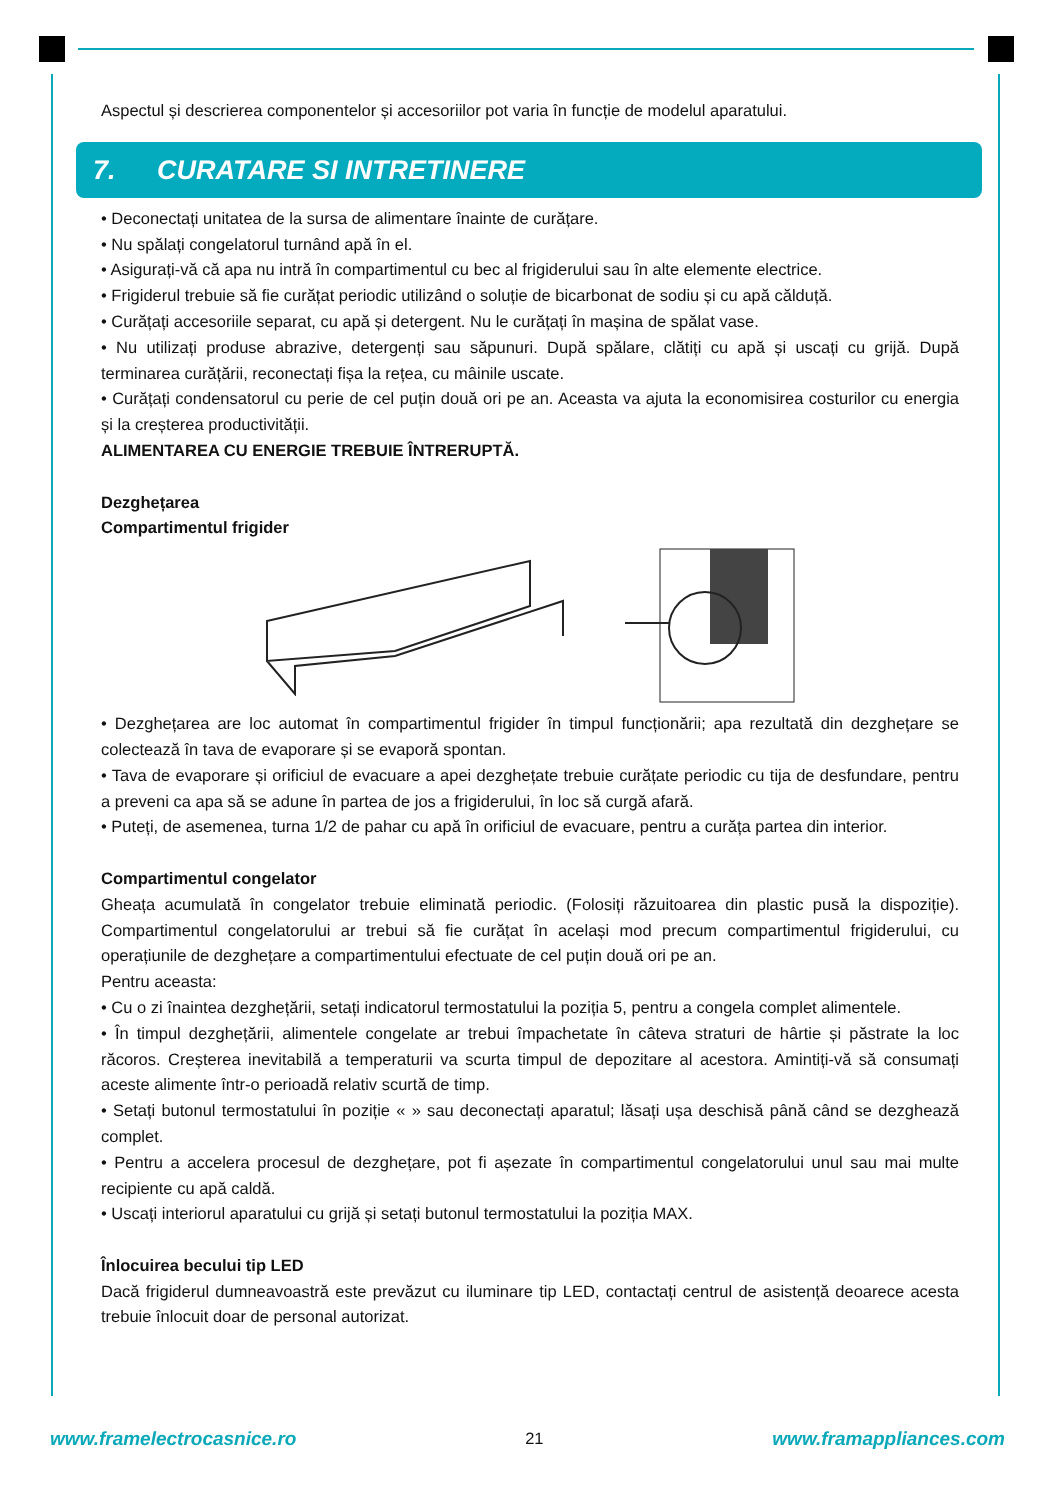Aspectul și descrierea componentelor și accesoriilor pot varia în funcție de modelul aparatului.
7. CURATARE SI INTRETINERE
• Deconectați unitatea de la sursa de alimentare înainte de curățare.
• Nu spălați congelatorul turnând apă în el.
• Asigurați-vă că apa nu intră în compartimentul cu bec al frigiderului sau în alte elemente electrice.
• Frigiderul trebuie să fie curățat periodic utilizând o soluție de bicarbonat de sodiu și cu apă călduță.
• Curățați accesoriile separat, cu apă și detergent. Nu le curățați în mașina de spălat vase.
• Nu utilizați produse abrazive, detergenți sau săpunuri. După spălare, clătiți cu apă și uscați cu grijă. După terminarea curățării, reconectați fișa la rețea, cu mâinile uscate.
• Curățați condensatorul cu perie de cel puțin două ori pe an. Aceasta va ajuta la economisirea costurilor cu energia și la creșterea productivității.
ALIMENTAREA CU ENERGIE TREBUIE ÎNTRERUPTĂ.
Dezghețarea
Compartimentul frigider
• Dezghețarea are loc automat în compartimentul frigider în timpul funcționării; apa rezultată din dezghețare se colectează în tava de evaporare și se evaporă spontan.
• Tava de evaporare și orificiul de evacuare a apei dezghețate trebuie curățate periodic cu tija de desfundare, pentru a preveni ca apa să se adune în partea de jos a frigiderului, în loc să curgă afară.
• Puteți, de asemenea, turna 1/2 de pahar cu apă în orificiul de evacuare, pentru a curăța partea din interior.
Compartimentul congelator
Gheața acumulată în congelator trebuie eliminată periodic. (Folosiți răzuitoarea din plastic pusă la dispoziție). Compartimentul congelatorului ar trebui să fie curățat în același mod precum compartimentul frigiderului, cu operațiunile de dezghețare a compartimentului efectuate de cel puțin două ori pe an.
Pentru aceasta:
• Cu o zi înaintea dezghețării, setați indicatorul termostatului la poziția 5, pentru a congela complet alimentele.
• În timpul dezghețării, alimentele congelate ar trebui împachetate în câteva straturi de hârtie și păstrate la loc răcoros. Creșterea inevitabilă a temperaturii va scurta timpul de depozitare al acestora. Amintiți-vă să consumați aceste alimente într-o perioadă relativ scurtă de timp.
• Setați butonul termostatului în poziție « » sau deconectați aparatul; lăsați ușa deschisă până când se dezghează complet.
• Pentru a accelera procesul de dezghețare, pot fi așezate în compartimentul congelatorului unul sau mai multe recipiente cu apă caldă.
• Uscați interiorul aparatului cu grijă și setați butonul termostatului la poziția MAX.
Înlocuirea becului tip LED
Dacă frigiderul dumneavoastră este prevăzut cu iluminare tip LED, contactați centrul de asistență deoarece acesta trebuie înlocuit doar de personal autorizat.
www.framelectrocasnice.ro 21 www.framappliances.com